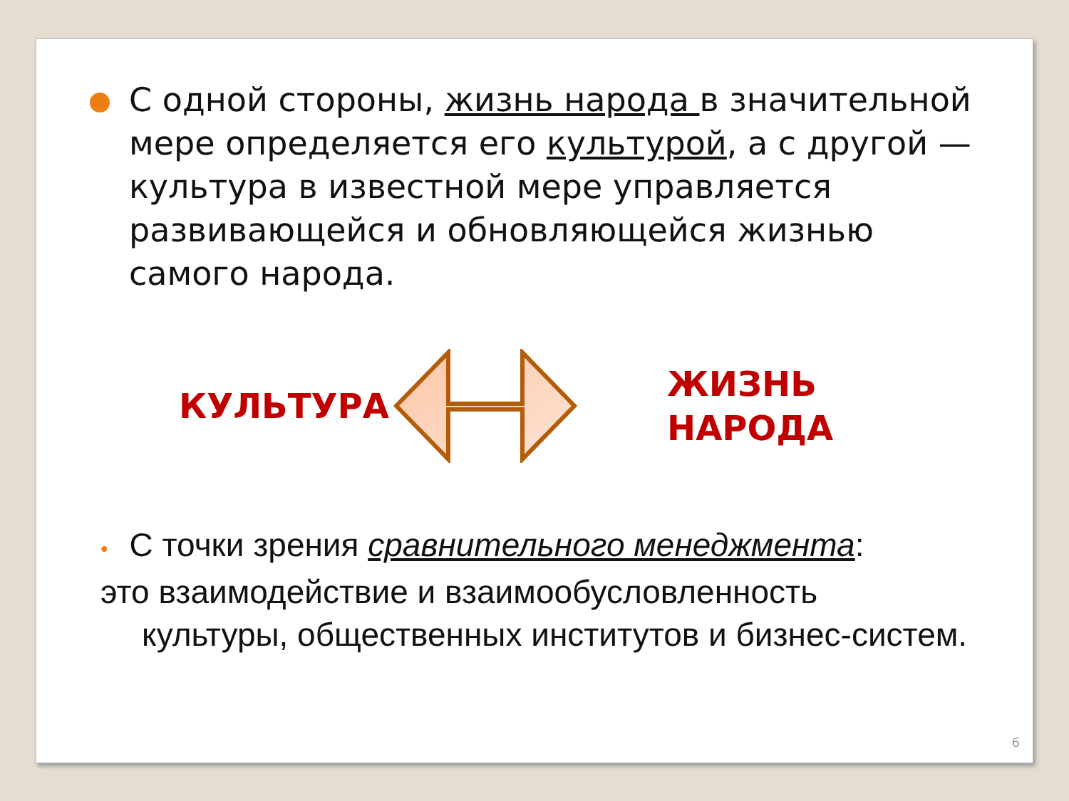С одной стороны, жизнь народа в значительной мере определяется его культурой, а с другой — культура в известной мере управляется развивающейся и обновляющейся жизнью самого народа.
КУЛЬТУРА
ЖИЗНЬ
НАРОДА
• С точки зрения сравнительного менеджмента:
это взаимодействие и взаимообусловленность
культуры, общественных институтов и бизнес-систем.
6